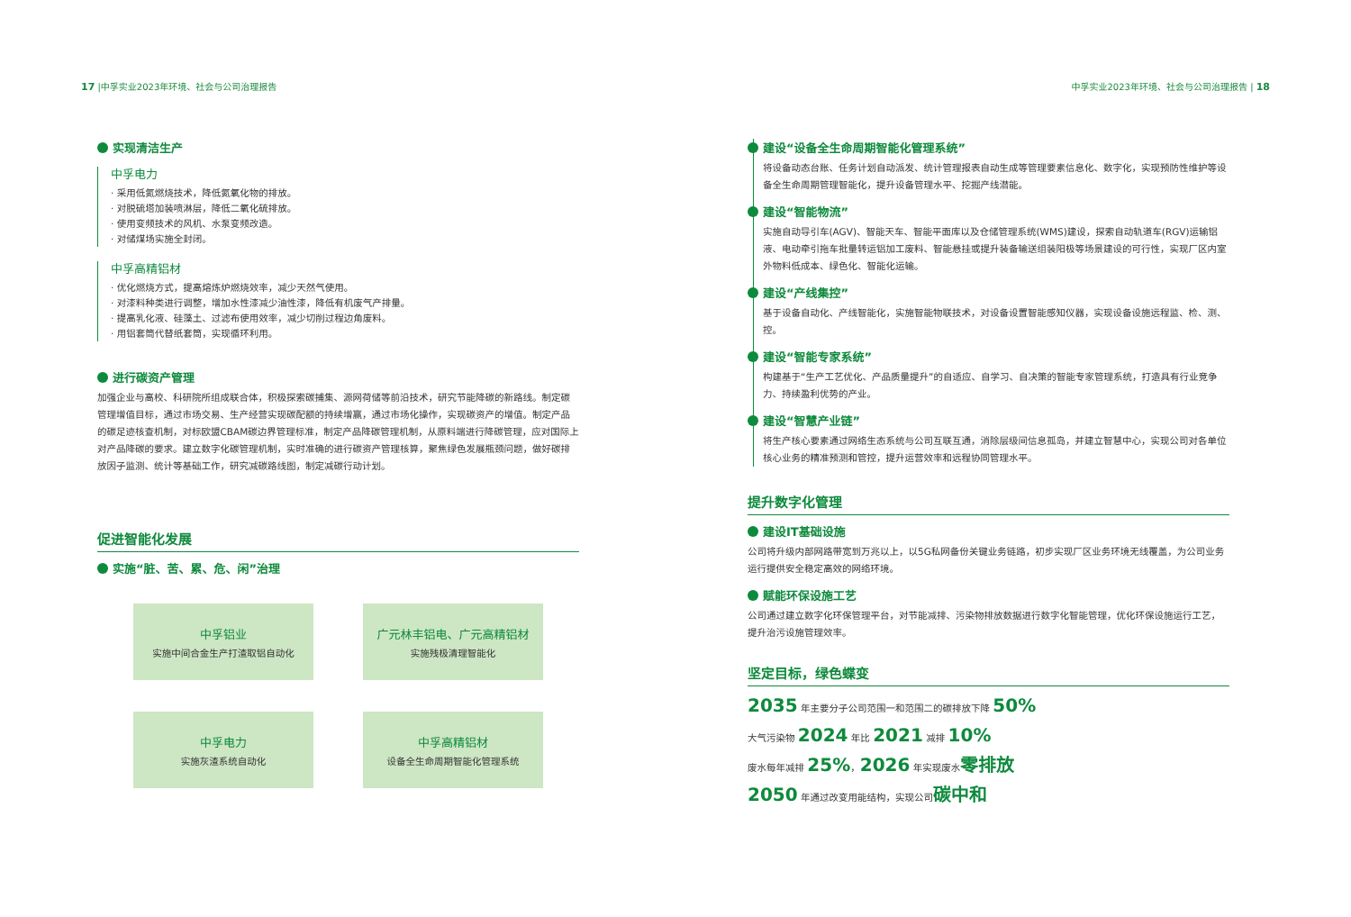17 |中孚实业2023年环境、社会与公司治理报告
实现清洁生产
中孚电力
· 采用低氮燃烧技术，降低氮氧化物的排放。
· 对脱硫塔加装喷淋层，降低二氧化硫排放。
· 使用变频技术的风机、水泵变频改造。
· 对储煤场实施全封闭。
中孚高精铝材
· 优化燃烧方式，提高熔炼炉燃烧效率，减少天然气使用。
· 对漆料种类进行调整，增加水性漆减少油性漆，降低有机废气产排量。
· 提高乳化液、硅藻土、过滤布使用效率，减少切削过程边角废料。
· 用铝套筒代替纸套筒，实现循环利用。
进行碳资产管理
加强企业与高校、科研院所组成联合体，积极探索碳捕集、源网荷储等前沿技术，研究节能降碳的新路线。制定碳管理增值目标，通过市场交易、生产经营实现碳配额的持续增赢，通过市场化操作，实现碳资产的增值。制定产品的碳足迹核查机制，对标欧盟CBAM碳边界管理标准，制定产品降碳管理机制，从原料端进行降碳管理，应对国际上对产品降碳的要求。建立数字化碳管理机制，实时准确的进行碳资产管理核算，聚焦绿色发展瓶颈问题，做好碳排放因子监测、统计等基础工作，研究减碳路线图，制定减碳行动计划。
促进智能化发展
实施“脏、苦、累、危、闲”治理
中孚铝业
实施中间合金生产打渣取铝自动化
广元林丰铝电、广元高精铝材
实施残极清理智能化
中孚电力
实施灰渣系统自动化
中孚高精铝材
设备全生命周期智能化管理系统
中孚实业2023年环境、社会与公司治理报告 | 18
建设“设备全生命周期智能化管理系统”
将设备动态台账、任务计划自动派发、统计管理报表自动生成等管理要素信息化、数字化，实现预防性维护等设备全生命周期管理智能化，提升设备管理水平、挖掘产线潜能。
建设“智能物流”
实施自动导引车(AGV)、智能天车、智能平面库以及仓储管理系统(WMS)建设，探索自动轨道车(RGV)运输铝液、电动牵引拖车批量转运铝加工废料、智能悬挂或提升装备输送组装阳极等场景建设的可行性，实现厂区内室外物料低成本、绿色化、智能化运输。
建设“产线集控”
基于设备自动化、产线智能化，实施智能物联技术，对设备设置智能感知仪器，实现设备设施远程监、检、测、控。
建设“智能专家系统”
构建基于“生产工艺优化、产品质量提升”的自适应、自学习、自决策的智能专家管理系统，打造具有行业竞争力、持续盈利优势的产业。
建设“智慧产业链”
将生产核心要素通过网络生态系统与公司互联互通，消除层级间信息孤岛，并建立智慧中心，实现公司对各单位核心业务的精准预测和管控，提升运营效率和远程协同管理水平。
提升数字化管理
建设IT基础设施
公司将升级内部网路带宽到万兆以上，以5G私网备份关键业务链路，初步实现厂区业务环境无线覆盖，为公司业务运行提供安全稳定高效的网络环境。
赋能环保设施工艺
公司通过建立数字化环保管理平台，对节能减排、污染物排放数据进行数字化智能管理，优化环保设施运行工艺，提升治污设施管理效率。
坚定目标，绿色蝶变
2035 年主要分子公司范围一和范围二的碳排放下降 50%
大气污染物 2024 年比 2021 减排 10%
废水每年减排 25%，2026 年实现废水零排放
2050 年通过改变用能结构，实现公司碳中和